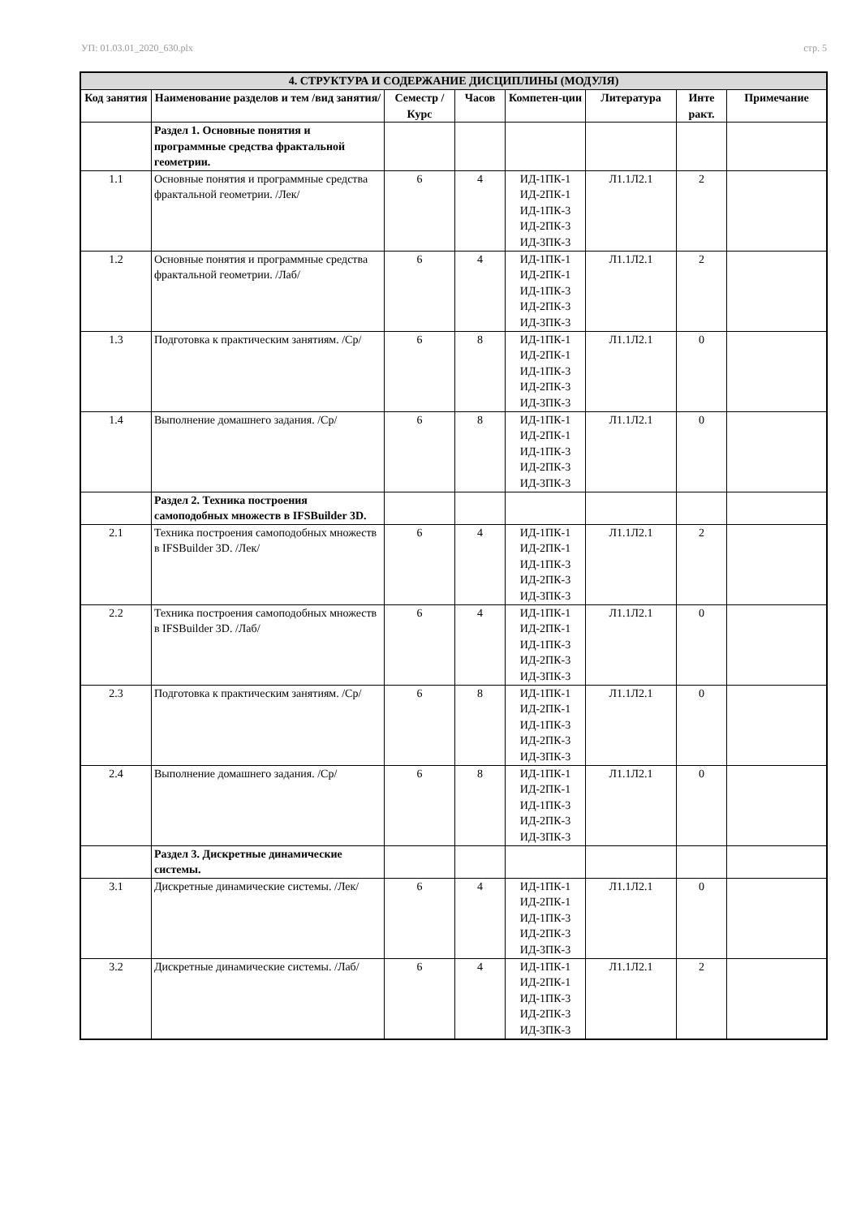УП: 01.03.01_2020_630.plx стр. 5
| 4. СТРУКТУРА И СОДЕРЖАНИЕ ДИСЦИПЛИНЫ (МОДУЛЯ) | | | | | | | |
| --- | --- | --- | --- | --- | --- | --- | --- |
| Код занятия | Наименование разделов и тем /вид занятия/ | Семестр / Курс | Часов | Компетен-ции | Литература | Инте ракт. | Примечание |
| | Раздел 1. Основные понятия и программные средства фрактальной геометрии. | | | | | | |
| 1.1 | Основные понятия и программные средства фрактальной геометрии. /Лек/ | 6 | 4 | ИД-1ПК-1 ИД-2ПК-1 ИД-1ПК-3 ИД-2ПК-3 ИД-3ПК-3 | Л1.1Л2.1 | 2 | |
| 1.2 | Основные понятия и программные средства фрактальной геометрии. /Лаб/ | 6 | 4 | ИД-1ПК-1 ИД-2ПК-1 ИД-1ПК-3 ИД-2ПК-3 ИД-3ПК-3 | Л1.1Л2.1 | 2 | |
| 1.3 | Подготовка к практическим занятиям. /Ср/ | 6 | 8 | ИД-1ПК-1 ИД-2ПК-1 ИД-1ПК-3 ИД-2ПК-3 ИД-3ПК-3 | Л1.1Л2.1 | 0 | |
| 1.4 | Выполнение домашнего задания. /Ср/ | 6 | 8 | ИД-1ПК-1 ИД-2ПК-1 ИД-1ПК-3 ИД-2ПК-3 ИД-3ПК-3 | Л1.1Л2.1 | 0 | |
| | Раздел 2. Техника построения самоподобных множеств в IFSBuilder 3D. | | | | | | |
| 2.1 | Техника построения самоподобных множеств в IFSBuilder 3D. /Лек/ | 6 | 4 | ИД-1ПК-1 ИД-2ПК-1 ИД-1ПК-3 ИД-2ПК-3 ИД-3ПК-3 | Л1.1Л2.1 | 2 | |
| 2.2 | Техника построения самоподобных множеств в IFSBuilder 3D. /Лаб/ | 6 | 4 | ИД-1ПК-1 ИД-2ПК-1 ИД-1ПК-3 ИД-2ПК-3 ИД-3ПК-3 | Л1.1Л2.1 | 0 | |
| 2.3 | Подготовка к практическим занятиям. /Ср/ | 6 | 8 | ИД-1ПК-1 ИД-2ПК-1 ИД-1ПК-3 ИД-2ПК-3 ИД-3ПК-3 | Л1.1Л2.1 | 0 | |
| 2.4 | Выполнение домашнего задания. /Ср/ | 6 | 8 | ИД-1ПК-1 ИД-2ПК-1 ИД-1ПК-3 ИД-2ПК-3 ИД-3ПК-3 | Л1.1Л2.1 | 0 | |
| | Раздел 3. Дискретные динамические системы. | | | | | | |
| 3.1 | Дискретные динамические системы. /Лек/ | 6 | 4 | ИД-1ПК-1 ИД-2ПК-1 ИД-1ПК-3 ИД-2ПК-3 ИД-3ПК-3 | Л1.1Л2.1 | 0 | |
| 3.2 | Дискретные динамические системы. /Лаб/ | 6 | 4 | ИД-1ПК-1 ИД-2ПК-1 ИД-1ПК-3 ИД-2ПК-3 ИД-3ПК-3 | Л1.1Л2.1 | 2 | |